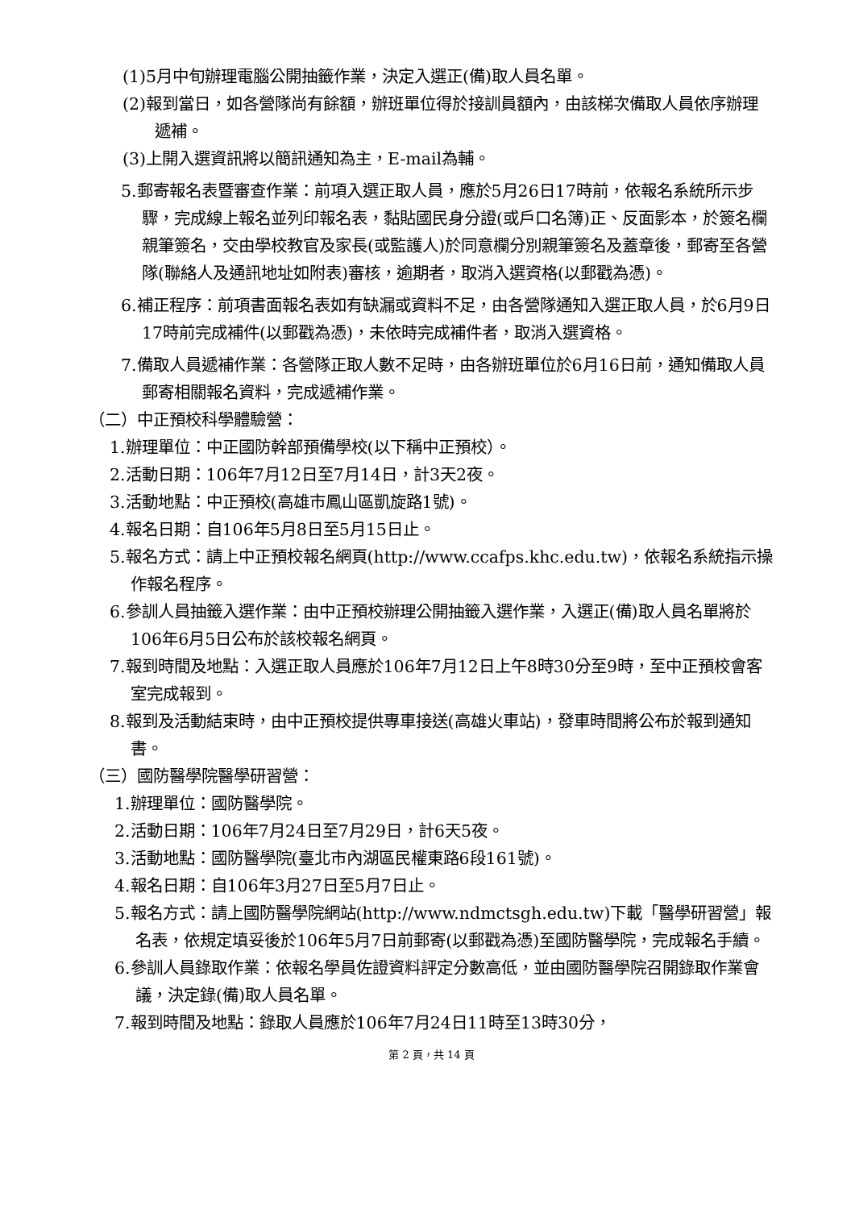(1)5月中旬辦理電腦公開抽籤作業，決定入選正(備)取人員名單。
(2)報到當日，如各營隊尚有餘額，辦班單位得於接訓員額內，由該梯次備取人員依序辦理遞補。
(3)上開入選資訊將以簡訊通知為主，E-mail為輔。
5.郵寄報名表暨審查作業：前項入選正取人員，應於5月26日17時前，依報名系統所示步驟，完成線上報名並列印報名表，黏貼國民身分證(或戶口名簿)正、反面影本，於簽名欄親筆簽名，交由學校教官及家長(或監護人)於同意欄分別親筆簽名及蓋章後，郵寄至各營隊(聯絡人及通訊地址如附表)審核，逾期者，取消入選資格(以郵戳為憑)。
6.補正程序：前項書面報名表如有缺漏或資料不足，由各營隊通知入選正取人員，於6月9日17時前完成補件(以郵戳為憑)，未依時完成補件者，取消入選資格。
7.備取人員遞補作業：各營隊正取人數不足時，由各辦班單位於6月16日前，通知備取人員郵寄相關報名資料，完成遞補作業。
（二）中正預校科學體驗營：
1.辦理單位：中正國防幹部預備學校(以下稱中正預校）。
2.活動日期：106年7月12日至7月14日，計3天2夜。
3.活動地點：中正預校(高雄市鳳山區凱旋路1號)。
4.報名日期：自106年5月8日至5月15日止。
5.報名方式：請上中正預校報名網頁(http://www.ccafps.khc.edu.tw)，依報名系統指示操作報名程序。
6.參訓人員抽籤入選作業：由中正預校辦理公開抽籤入選作業，入選正(備)取人員名單將於106年6月5日公布於該校報名網頁。
7.報到時間及地點：入選正取人員應於106年7月12日上午8時30分至9時，至中正預校會客室完成報到。
8.報到及活動結束時，由中正預校提供專車接送(高雄火車站)，發車時間將公布於報到通知書。
（三）國防醫學院醫學研習營：
1.辦理單位：國防醫學院。
2.活動日期：106年7月24日至7月29日，計6天5夜。
3.活動地點：國防醫學院(臺北市內湖區民權東路6段161號)。
4.報名日期：自106年3月27日至5月7日止。
5.報名方式：請上國防醫學院網站(http://www.ndmctsgh.edu.tw)下載「醫學研習營」報名表，依規定填妥後於106年5月7日前郵寄(以郵戳為憑)至國防醫學院，完成報名手續。
6.參訓人員錄取作業：依報名學員佐證資料評定分數高低，並由國防醫學院召開錄取作業會議，決定錄(備)取人員名單。
7.報到時間及地點：錄取人員應於106年7月24日11時至13時30分，
第 2 頁，共 14 頁